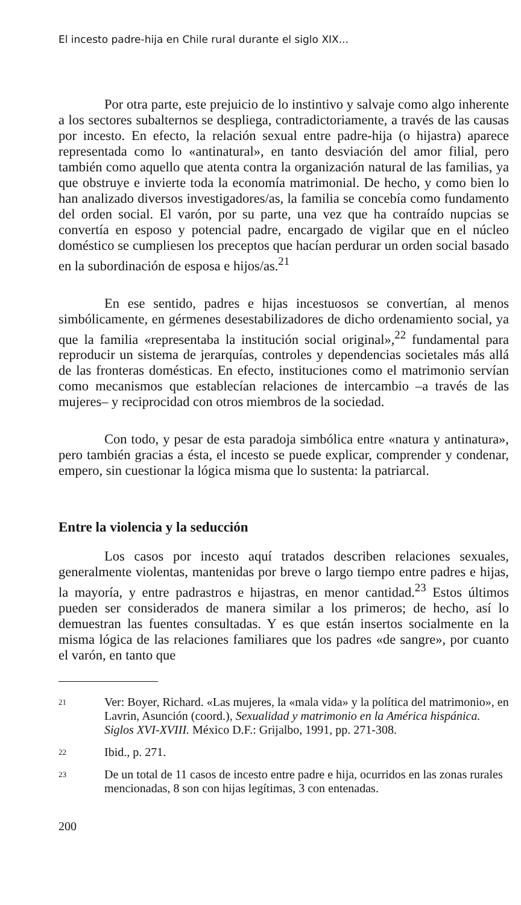El incesto padre-hija en Chile rural durante el siglo XIX...
Por otra parte, este prejuicio de lo instintivo y salvaje como algo inherente a los sectores subalternos se despliega, contradictoriamente, a través de las causas por incesto. En efecto, la relación sexual entre padre-hija (o hijastra) aparece representada como lo «antinatural», en tanto desviación del amor filial, pero también como aquello que atenta contra la organización natural de las familias, ya que obstruye e invierte toda la economía matrimonial. De hecho, y como bien lo han analizado diversos investigadores/as, la familia se concebía como fundamento del orden social. El varón, por su parte, una vez que ha contraído nupcias se convertía en esposo y potencial padre, encargado de vigilar que en el núcleo doméstico se cumpliesen los preceptos que hacían perdurar un orden social basado en la subordinación de esposa e hijos/as.<sup>21</sup>
En ese sentido, padres e hijas incestuosos se convertían, al menos simbólicamente, en gérmenes desestabilizadores de dicho ordenamiento social, ya que la familia «representaba la institución social original»,<sup>22</sup> fundamental para reproducir un sistema de jerarquías, controles y dependencias societales más allá de las fronteras domésticas. En efecto, instituciones como el matrimonio servían como mecanismos que establecían relaciones de intercambio –a través de las mujeres– y reciprocidad con otros miembros de la sociedad.
Con todo, y pesar de esta paradoja simbólica entre «natura y antinatura», pero también gracias a ésta, el incesto se puede explicar, comprender y condenar, empero, sin cuestionar la lógica misma que lo sustenta: la patriarcal.
Entre la violencia y la seducción
Los casos por incesto aquí tratados describen relaciones sexuales, generalmente violentas, mantenidas por breve o largo tiempo entre padres e hijas, la mayoría, y entre padrastros e hijastras, en menor cantidad.<sup>23</sup> Estos últimos pueden ser considerados de manera similar a los primeros; de hecho, así lo demuestran las fuentes consultadas. Y es que están insertos socialmente en la misma lógica de las relaciones familiares que los padres «de sangre», por cuanto el varón, en tanto que
21 Ver: Boyer, Richard. «Las mujeres, la «mala vida» y la política del matrimonio», en Lavrin, Asunción (coord.), Sexualidad y matrimonio en la América hispánica. Siglos XVI-XVIII. México D.F.: Grijalbo, 1991, pp. 271-308.
22 Ibid., p. 271.
23 De un total de 11 casos de incesto entre padre e hija, ocurridos en las zonas rurales mencionadas, 8 son con hijas legítimas, 3 con entenadas.
200